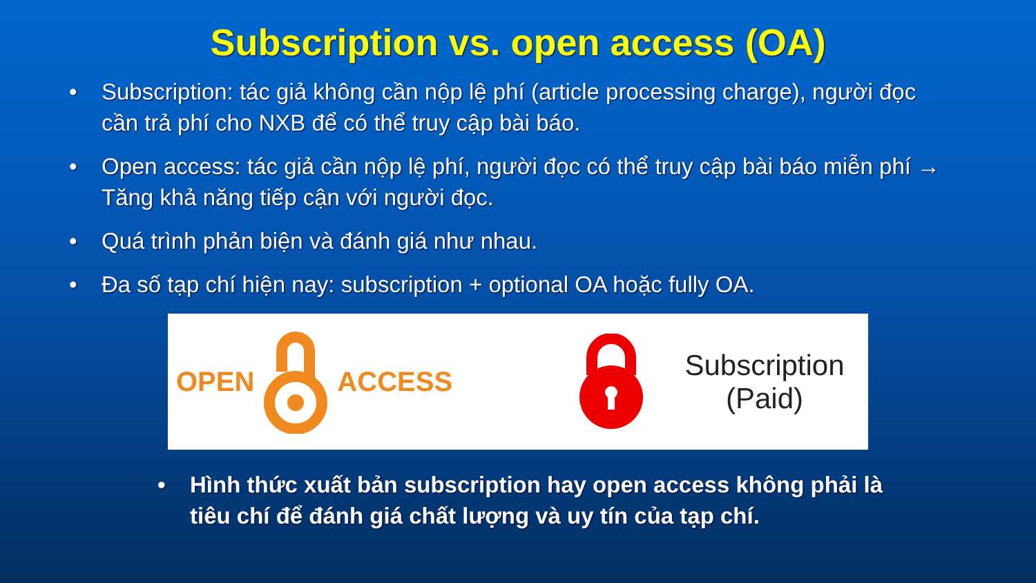Subscription vs. open access (OA)
• Subscription: tác giả không cần nộp lệ phí (article processing charge), người đọc cần trả phí cho NXB để có thể truy cập bài báo.
• Open access: tác giả cần nộp lệ phí, người đọc có thể truy cập bài báo miễn phí → Tăng khả năng tiếp cận với người đọc.
• Quá trình phản biện và đánh giá như nhau.
• Đa số tạp chí hiện nay: subscription + optional OA hoặc fully OA.
OPEN ACCESS
Subscription
(Paid)
• Hình thức xuất bản subscription hay open access không phải là tiêu chí để đánh giá chất lượng và uy tín của tạp chí.